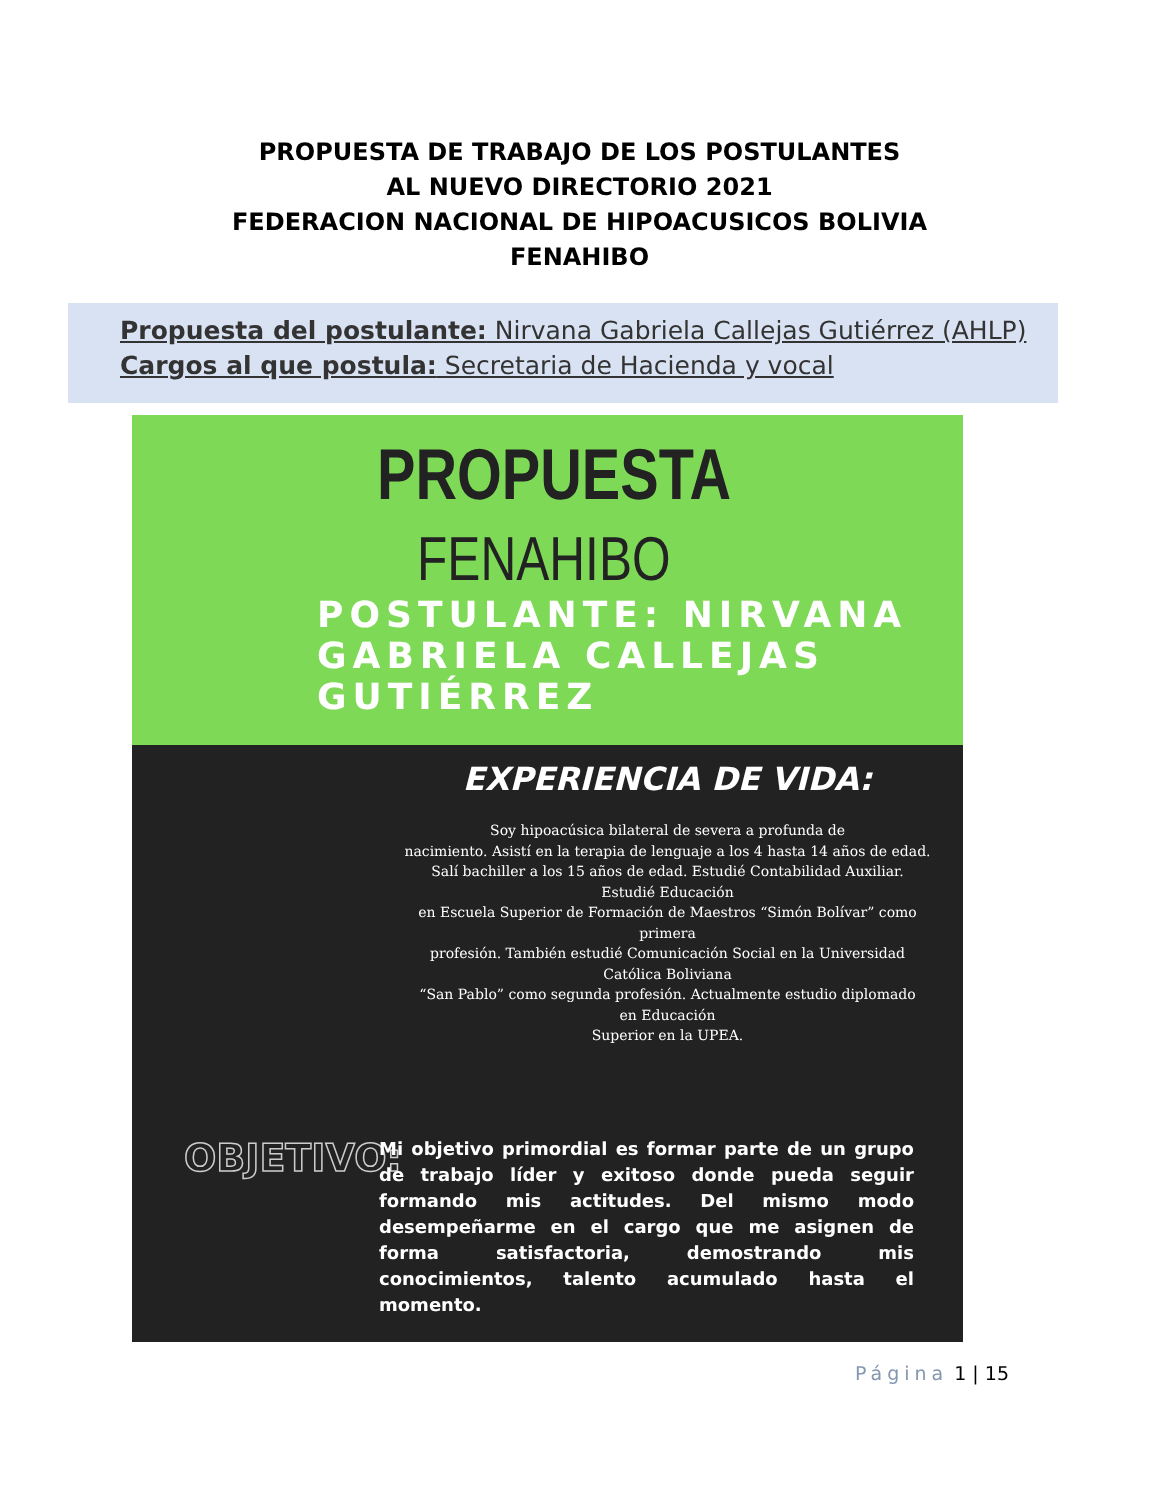PROPUESTA DE TRABAJO DE LOS POSTULANTES
AL NUEVO DIRECTORIO 2021
FEDERACION NACIONAL DE HIPOACUSICOS BOLIVIA
FENAHIBO
Propuesta del postulante: Nirvana Gabriela Callejas Gutiérrez (AHLP)
Cargos al que postula: Secretaria de Hacienda y vocal
PROPUESTA
FENAHIBO
POSTULANTE: NIRVANA GABRIELA CALLEJAS GUTIÉRREZ
EXPERIENCIA DE VIDA:
Soy hipoacúsica bilateral de severa a profunda de
nacimiento. Asistí en la terapia de lenguaje a los 4 hasta 14 años de edad.
Salí bachiller a los 15 años de edad. Estudié Contabilidad Auxiliar.
Estudié Educación
en Escuela Superior de Formación de Maestros “Simón Bolívar” como
primera
profesión. También estudié Comunicación Social en la Universidad
Católica Boliviana
“San Pablo” como segunda profesión. Actualmente estudio diplomado
en Educación
Superior en la UPEA.
OBJETIVO:
Mi objetivo primordial es formar parte de un grupo de trabajo líder y exitoso donde pueda seguir formando mis actitudes. Del mismo modo desempeñarme en el cargo que me asignen de forma satisfactoria, demostrando mis conocimientos, talento acumulado hasta el momento.
Página 1 | 15